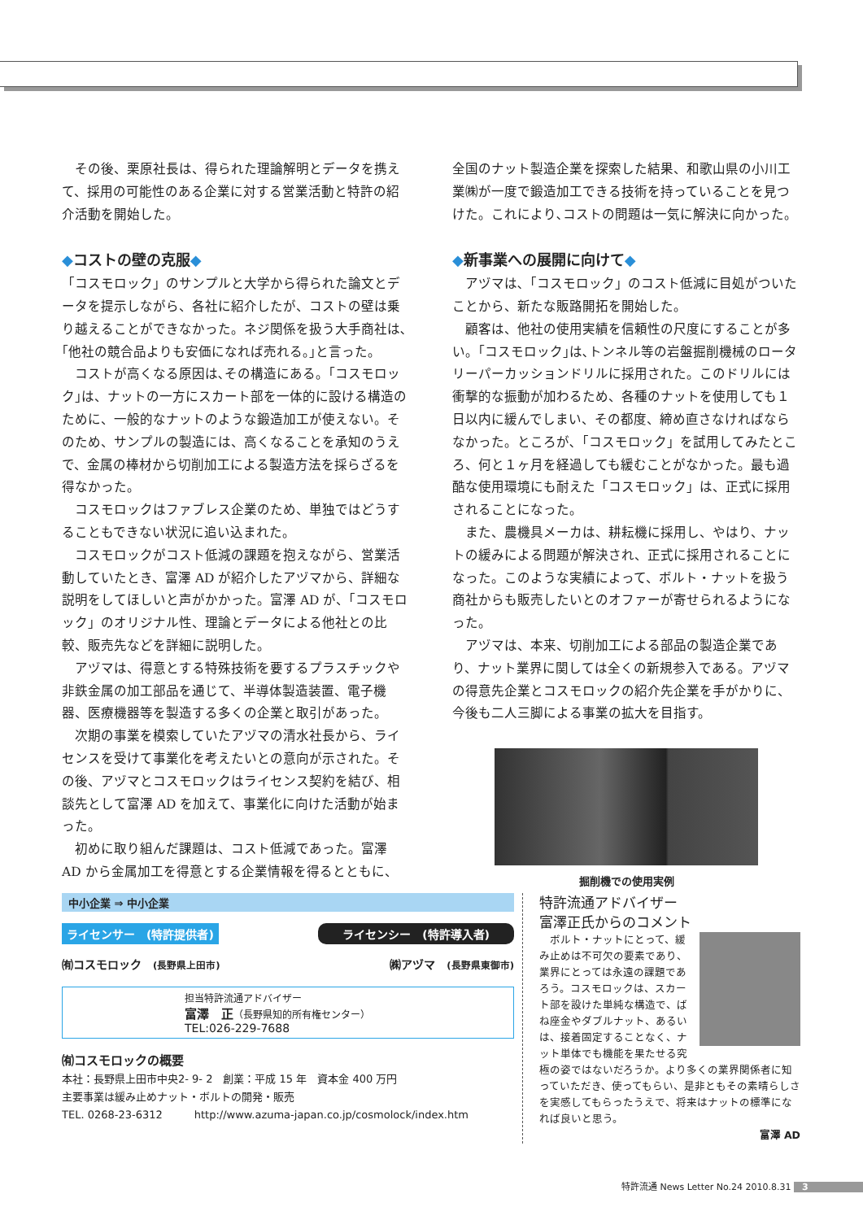その後、栗原社長は、得られた理論解明とデータを携えて、採用の可能性のある企業に対する営業活動と特許の紹介活動を開始した。
◆コストの壁の克服◆
「コスモロック」のサンプルと大学から得られた論文とデータを提示しながら、各社に紹介したが、コストの壁は乗り越えることができなかった。ネジ関係を扱う大手商社は､｢他社の競合品よりも安価になれば売れる。｣と言った。
　コストが高くなる原因は､その構造にある。｢コスモロック｣は、ナットの一方にスカート部を一体的に設ける構造のために、一般的なナットのような鍛造加工が使えない。そのため、サンプルの製造には、高くなることを承知のうえで、金属の棒材から切削加工による製造方法を採らざるを得なかった。
　コスモロックはファブレス企業のため、単独ではどうすることもできない状況に追い込まれた。
　コスモロックがコスト低減の課題を抱えながら、営業活動していたとき、富澤 AD が紹介したアヅマから、詳細な説明をしてほしいと声がかかった。富澤 AD が、「コスモロック」のオリジナル性、理論とデータによる他社との比較、販売先などを詳細に説明した。
　アヅマは、得意とする特殊技術を要するプラスチックや非鉄金属の加工部品を通じて、半導体製造装置、電子機器、医療機器等を製造する多くの企業と取引があった。
　次期の事業を模索していたアヅマの清水社長から、ライセンスを受けて事業化を考えたいとの意向が示された。その後、アヅマとコスモロックはライセンス契約を結び、相談先として富澤 AD を加えて、事業化に向けた活動が始まった。
　初めに取り組んだ課題は、コスト低減であった。富澤 AD から金属加工を得意とする企業情報を得るとともに、
全国のナット製造企業を探索した結果、和歌山県の小川工業㈱が一度で鍛造加工できる技術を持っていることを見つけた。これにより､コストの問題は一気に解決に向かった。
◆新事業への展開に向けて◆
　アヅマは､「コスモロック」のコスト低減に目処がついたことから、新たな販路開拓を開始した。
　顧客は、他社の使用実績を信頼性の尺度にすることが多い。｢コスモロック｣は､トンネル等の岩盤掘削機械のロータリーパーカッションドリルに採用された。このドリルには衝撃的な振動が加わるため、各種のナットを使用しても１日以内に緩んでしまい、その都度、締め直さなければならなかった。ところが､「コスモロック」を試用してみたところ、何と１ヶ月を経過しても緩むことがなかった。最も過酷な使用環境にも耐えた「コスモロック」は、正式に採用されることになった。
　また、農機具メーカは、耕耘機に採用し、やはり、ナットの緩みによる問題が解決され、正式に採用されることになった。このような実績によって、ボルト・ナットを扱う商社からも販売したいとのオファーが寄せられるようになった。
　アヅマは、本来、切削加工による部品の製造企業であり、ナット業界に関しては全くの新規参入である。アヅマの得意先企業とコスモロックの紹介先企業を手がかりに、今後も二人三脚による事業の拡大を目指す。
掘削機での使用実例
中小企業 ⇒ 中小企業
ライセンサー　(特許提供者) ライセンシー　(特許導入者)
㈲コスモロック　(長野県上田市) ㈱アヅマ　(長野県東御市)
担当特許流通アドバイザー
富澤　正（長野県知的所有権センター）
TEL:026-229-7688
㈲コスモロックの概要
本社：長野県上田市中央2- 9- 2　創業：平成 15 年　資本金 400 万円
主要事業は緩み止めナット・ボルトの開発・販売
TEL. 0268-23-6312　　　http://www.azuma-japan.co.jp/cosmolock/index.htm
特許流通アドバイザー
富澤正氏からのコメント
　ボルト・ナットにとって、緩み止めは不可欠の要素であり、業界にとっては永遠の課題であろう。コスモロックは、スカート部を設けた単純な構造で、ばね座金やダブルナット、あるいは、接着固定することなく、ナット単体でも機能を果たせる究極の姿ではないだろうか。より多くの業界関係者に知っていただき、使ってもらい、是非ともその素晴らしさを実感してもらったうえで、将来はナットの標準になれば良いと思う。
富澤 AD
特許流通 News Letter No.24 2010.8.31 3